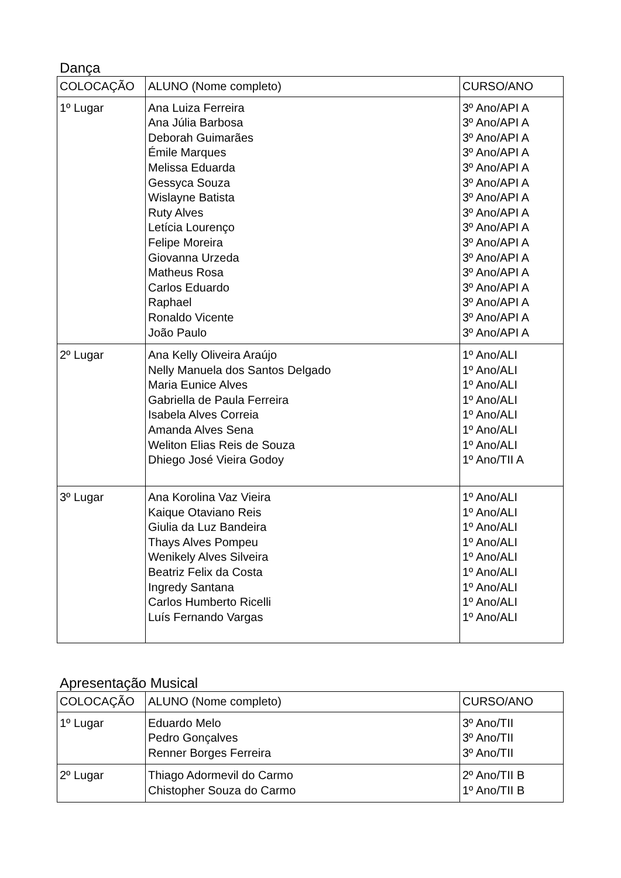Dança
| COLOCAÇÃO | ALUNO (Nome completo) | CURSO/ANO |
| --- | --- | --- |
| 1º Lugar | Ana Luiza Ferreira Ana Júlia Barbosa Deborah Guimarães Émile Marques Melissa Eduarda Gessyca Souza Wislayne Batista Ruty Alves Letícia Lourenço Felipe Moreira Giovanna Urzeda Matheus Rosa Carlos Eduardo Raphael Ronaldo Vicente João Paulo | 3º Ano/API A 3º Ano/API A 3º Ano/API A 3º Ano/API A 3º Ano/API A 3º Ano/API A 3º Ano/API A 3º Ano/API A 3º Ano/API A 3º Ano/API A 3º Ano/API A 3º Ano/API A 3º Ano/API A 3º Ano/API A 3º Ano/API A 3º Ano/API A |
| 2º Lugar | Ana Kelly Oliveira Araújo Nelly Manuela dos Santos Delgado Maria Eunice Alves Gabriella de Paula Ferreira Isabela Alves Correia Amanda Alves Sena Weliton Elias Reis de Souza Dhiego José Vieira Godoy | 1º Ano/ALI 1º Ano/ALI 1º Ano/ALI 1º Ano/ALI 1º Ano/ALI 1º Ano/ALI 1º Ano/ALI 1º Ano/TII A |
| 3º Lugar | Ana Korolina Vaz Vieira Kaique Otaviano Reis Giulia da Luz Bandeira Thays Alves Pompeu Wenikely Alves Silveira Beatriz Felix da Costa Ingredy Santana Carlos Humberto Ricelli Luís Fernando Vargas | 1º Ano/ALI 1º Ano/ALI 1º Ano/ALI 1º Ano/ALI 1º Ano/ALI 1º Ano/ALI 1º Ano/ALI 1º Ano/ALI 1º Ano/ALI |
Apresentação Musical
| COLOCAÇÃO | ALUNO (Nome completo) | CURSO/ANO |
| --- | --- | --- |
| 1º Lugar | Eduardo Melo Pedro Gonçalves Renner Borges Ferreira | 3º Ano/TII 3º Ano/TII 3º Ano/TII |
| 2º Lugar | Thiago Adormevil do Carmo Chistopher Souza do Carmo | 2º Ano/TII B 1º Ano/TII B |